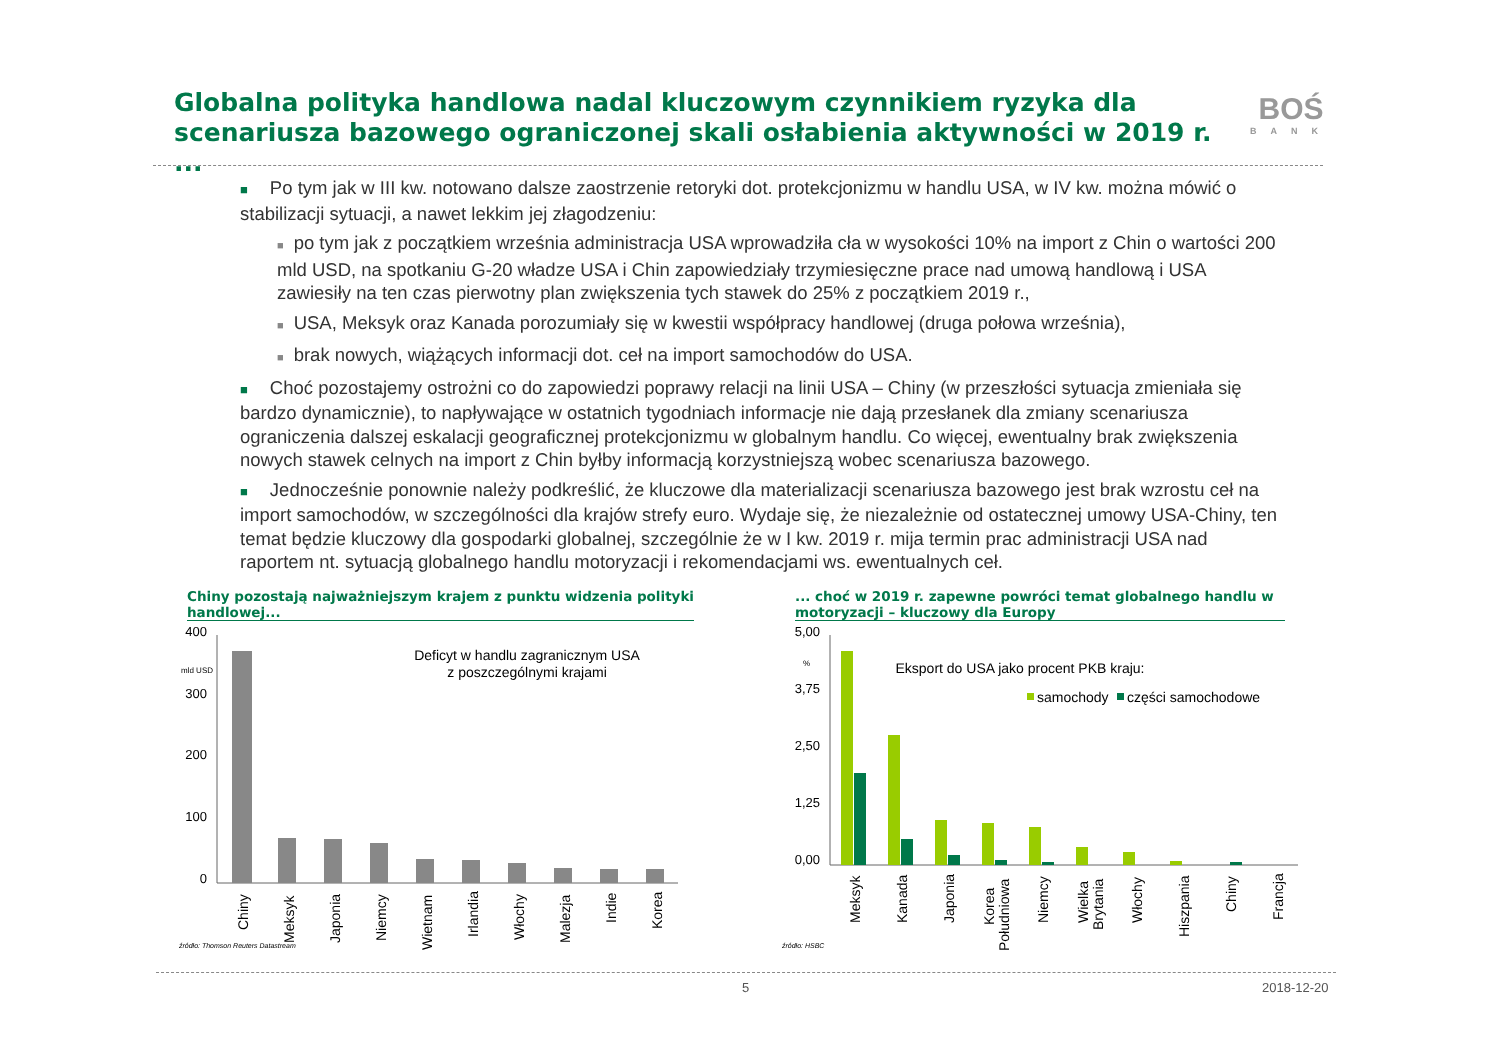Globalna polityka handlowa nadal kluczowym czynnikiem ryzyka dla scenariusza bazowego ograniczonej skali osłabienia aktywności w 2019 r. ...
BOŚ
BANK
■ Po tym jak w III kw. notowano dalsze zaostrzenie retoryki dot. protekcjonizmu w handlu USA, w IV kw. można mówić o stabilizacji sytuacji, a nawet lekkim jej złagodzeniu:
■ po tym jak z początkiem września administracja USA wprowadziła cła w wysokości 10% na import z Chin o wartości 200 mld USD, na spotkaniu G-20 władze USA i Chin zapowiedziały trzymiesięczne prace nad umową handlową i USA zawiesiły na ten czas pierwotny plan zwiększenia tych stawek do 25% z początkiem 2019 r.,
■ USA, Meksyk oraz Kanada porozumiały się w kwestii współpracy handlowej (druga połowa września),
■ brak nowych, wiążących informacji dot. ceł na import samochodów do USA.
■ Choć pozostajemy ostrożni co do zapowiedzi poprawy relacji na linii USA – Chiny (w przeszłości sytuacja zmieniała się bardzo dynamicznie), to napływające w ostatnich tygodniach informacje nie dają przesłanek dla zmiany scenariusza ograniczenia dalszej eskalacji geograficznej protekcjonizmu w globalnym handlu. Co więcej, ewentualny brak zwiększenia nowych stawek celnych na import z Chin byłby informacją korzystniejszą wobec scenariusza bazowego.
■ Jednocześnie ponownie należy podkreślić, że kluczowe dla materializacji scenariusza bazowego jest brak wzrostu ceł na import samochodów, w szczególności dla krajów strefy euro. Wydaje się, że niezależnie od ostatecznej umowy USA-Chiny, ten temat będzie kluczowy dla gospodarki globalnej, szczególnie że w I kw. 2019 r. mija termin prac administracji USA nad raportem nt. sytuacją globalnego handlu motoryzacji i rekomendacjami ws. ewentualnych ceł.
Chiny pozostają najważniejszym krajem z punktu widzenia polityki handlowej...
... choć w 2019 r. zapewne powróci temat globalnego handlu w motoryzacji – kluczowy dla Europy
400
300
200
100
0
mld USD
Deficyt w handlu zagranicznym USA
z poszczególnymi krajami
Chiny
Meksyk
Japonia
Niemcy
Wietnam
Irlandia
Włochy
Malezja
Indie
Korea
źródło: Thomson Reuters Datastream
5,00
3,75
2,50
1,25
0,00
%
Eksport do USA jako procent PKB kraju:
samochody
części samochodowe
Meksyk
Kanada
Japonia
Korea
Południowa
Niemcy
Wielka
Brytania
Włochy
Hiszpania
Chiny
Francja
źródło: HSBC
5 2018-12-20